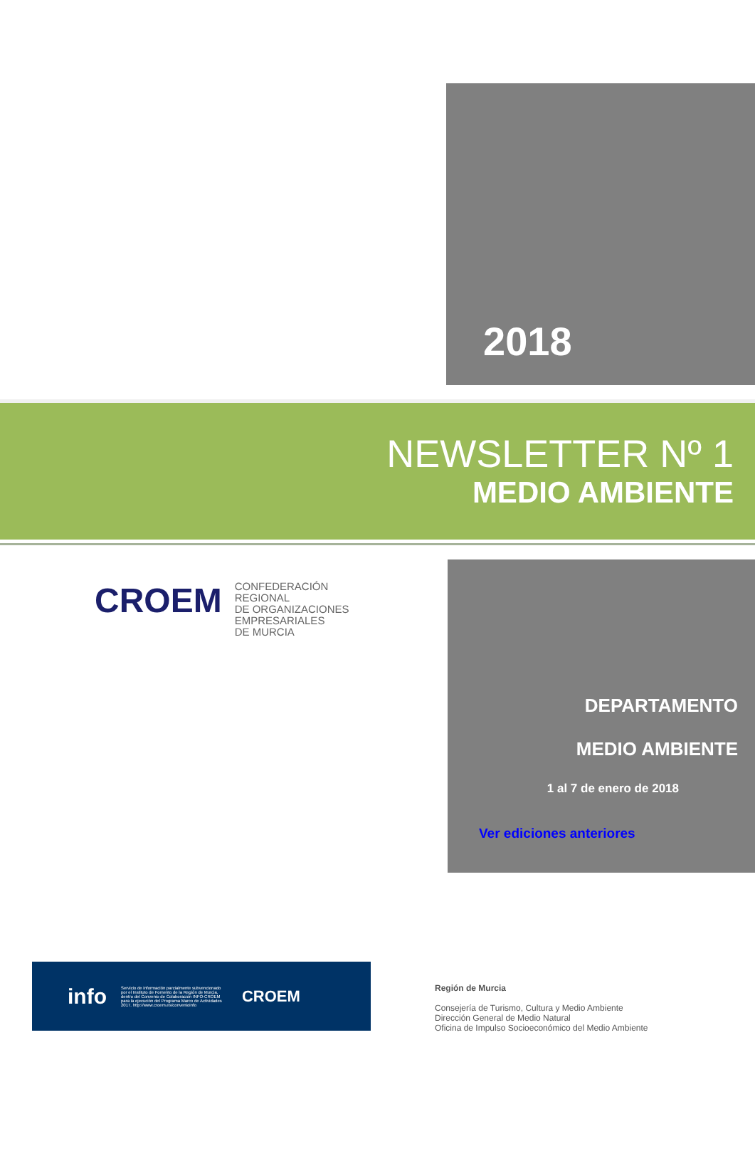2018
NEWSLETTER Nº 1
MEDIO AMBIENTE
CROEM
CONFEDERACIÓN
REGIONAL
DE ORGANIZACIONES
EMPRESARIALES
DE MURCIA
DEPARTAMENTO
MEDIO AMBIENTE
1 al 7 de enero de 2018
Ver ediciones anteriores
info Servicio de información parcialmente subvencionado por el Instituto de Fomento de la Región de Murcia, dentro del Convenio de Colaboración INFO-CROEM para la ejecución del Programa Marco de Actividades 2017. http://www.croem.es/convenioinfo CROEM
Región de Murcia
Consejería de Turismo, Cultura y Medio Ambiente
Dirección General de Medio Natural
Oficina de Impulso Socioeconómico del Medio Ambiente